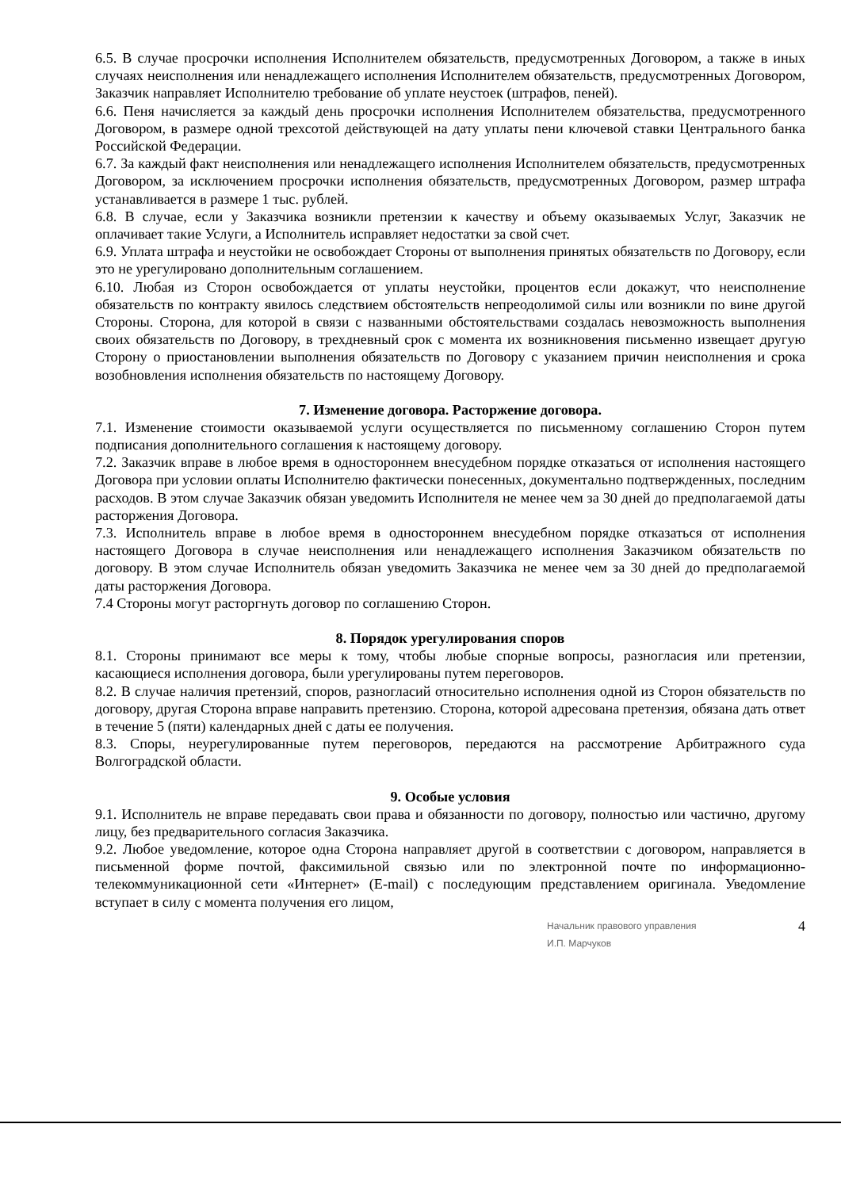6.5. В случае просрочки исполнения Исполнителем обязательств, предусмотренных Договором, а также в иных случаях неисполнения или ненадлежащего исполнения Исполнителем обязательств, предусмотренных Договором, Заказчик направляет Исполнителю требование об уплате неустоек (штрафов, пеней).
6.6. Пеня начисляется за каждый день просрочки исполнения Исполнителем обязательства, предусмотренного Договором, в размере одной трехсотой действующей на дату уплаты пени ключевой ставки Центрального банка Российской Федерации.
6.7. За каждый факт неисполнения или ненадлежащего исполнения Исполнителем обязательств, предусмотренных Договором, за исключением просрочки исполнения обязательств, предусмотренных Договором, размер штрафа устанавливается в размере 1 тыс. рублей.
6.8. В случае, если у Заказчика возникли претензии к качеству и объему оказываемых Услуг, Заказчик не оплачивает такие Услуги, а Исполнитель исправляет недостатки за свой счет.
6.9. Уплата штрафа и неустойки не освобождает Стороны от выполнения принятых обязательств по Договору, если это не урегулировано дополнительным соглашением.
6.10. Любая из Сторон освобождается от уплаты неустойки, процентов если докажут, что неисполнение обязательств по контракту явилось следствием обстоятельств непреодолимой силы или возникли по вине другой Стороны. Сторона, для которой в связи с названными обстоятельствами создалась невозможность выполнения своих обязательств по Договору, в трехдневный срок с момента их возникновения письменно извещает другую Сторону о приостановлении выполнения обязательств по Договору с указанием причин неисполнения и срока возобновления исполнения обязательств по настоящему Договору.
7. Изменение договора. Расторжение договора.
7.1. Изменение стоимости оказываемой услуги осуществляется по письменному соглашению Сторон путем подписания дополнительного соглашения к настоящему договору.
7.2. Заказчик вправе в любое время в одностороннем внесудебном порядке отказаться от исполнения настоящего Договора при условии оплаты Исполнителю фактически понесенных, документально подтвержденных, последним расходов. В этом случае Заказчик обязан уведомить Исполнителя не менее чем за 30 дней до предполагаемой даты расторжения Договора.
7.3. Исполнитель вправе в любое время в одностороннем внесудебном порядке отказаться от исполнения настоящего Договора в случае неисполнения или ненадлежащего исполнения Заказчиком обязательств по договору. В этом случае Исполнитель обязан уведомить Заказчика не менее чем за 30 дней до предполагаемой даты расторжения Договора.
7.4 Стороны могут расторгнуть договор по соглашению Сторон.
8. Порядок урегулирования споров
8.1. Стороны принимают все меры к тому, чтобы любые спорные вопросы, разногласия или претензии, касающиеся исполнения договора, были урегулированы путем переговоров.
8.2. В случае наличия претензий, споров, разногласий относительно исполнения одной из Сторон обязательств по договору, другая Сторона вправе направить претензию. Сторона, которой адресована претензия, обязана дать ответ в течение 5 (пяти) календарных дней с даты ее получения.
8.3. Споры, неурегулированные путем переговоров, передаются на рассмотрение Арбитражного суда Волгоградской области.
9. Особые условия
9.1. Исполнитель не вправе передавать свои права и обязанности по договору, полностью или частично, другому лицу, без предварительного согласия Заказчика.
9.2. Любое уведомление, которое одна Сторона направляет другой в соответствии с договором, направляется в письменной форме почтой, факсимильной связью или по электронной почте по информационно-телекоммуникационной сети «Интернет» (E-mail) с последующим представлением оригинала. Уведомление вступает в силу с момента получения его лицом,
Начальник правового управления
И.П. Марчуков 4